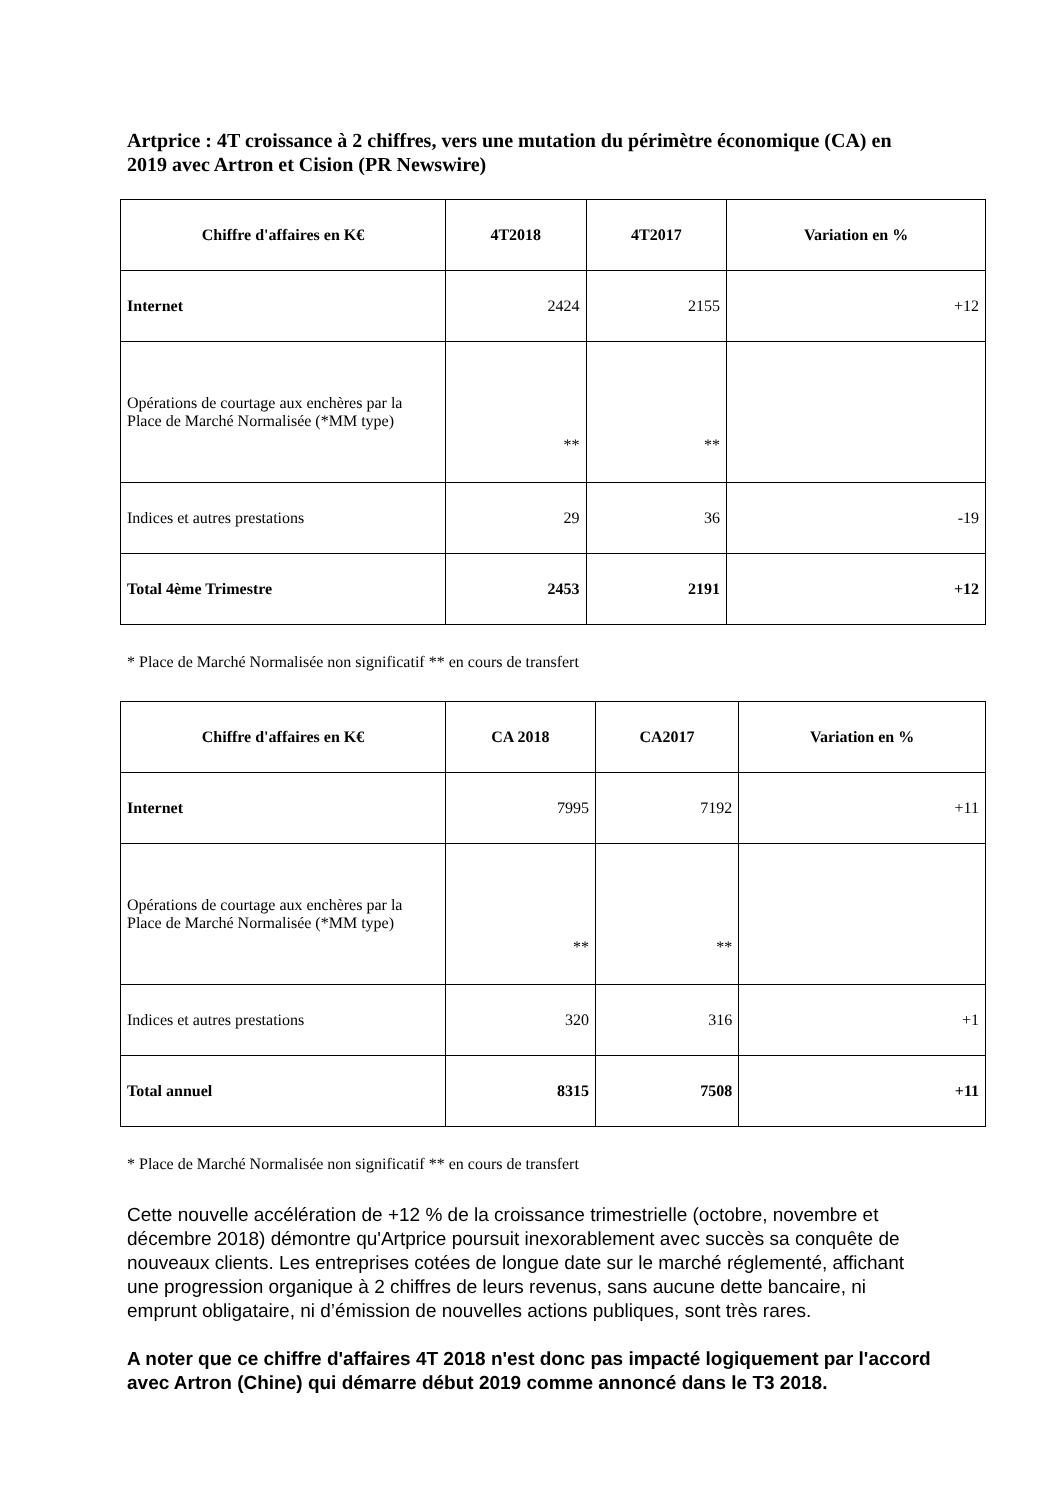Artprice : 4T croissance à 2 chiffres, vers une mutation du périmètre économique (CA) en 2019 avec Artron et Cision (PR Newswire)
| Chiffre d'affaires en K€ | 4T2018 | 4T2017 | Variation en % |
| --- | --- | --- | --- |
| Internet | 2424 | 2155 | +12 |
| Opérations de courtage aux enchères par la Place de Marché Normalisée (*MM type) | ** | ** | |
| Indices et autres prestations | 29 | 36 | -19 |
| Total 4ème Trimestre | 2453 | 2191 | +12 |
* Place de Marché Normalisée non significatif ** en cours de transfert
| Chiffre d'affaires en K€ | CA 2018 | CA2017 | Variation en % |
| --- | --- | --- | --- |
| Internet | 7995 | 7192 | +11 |
| Opérations de courtage aux enchères par la Place de Marché Normalisée (*MM type) | ** | ** | |
| Indices et autres prestations | 320 | 316 | +1 |
| Total annuel | 8315 | 7508 | +11 |
* Place de Marché Normalisée non significatif ** en cours de transfert
Cette nouvelle accélération de +12 % de la croissance trimestrielle (octobre, novembre et décembre 2018) démontre qu'Artprice poursuit inexorablement avec succès sa conquête de nouveaux clients. Les entreprises cotées de longue date sur le marché réglementé, affichant une progression organique à 2 chiffres de leurs revenus, sans aucune dette bancaire, ni emprunt obligataire, ni d’émission de nouvelles actions publiques, sont très rares.
A noter que ce chiffre d'affaires 4T 2018 n'est donc pas impacté logiquement par l'accord avec Artron (Chine) qui démarre début 2019 comme annoncé dans le T3 2018.